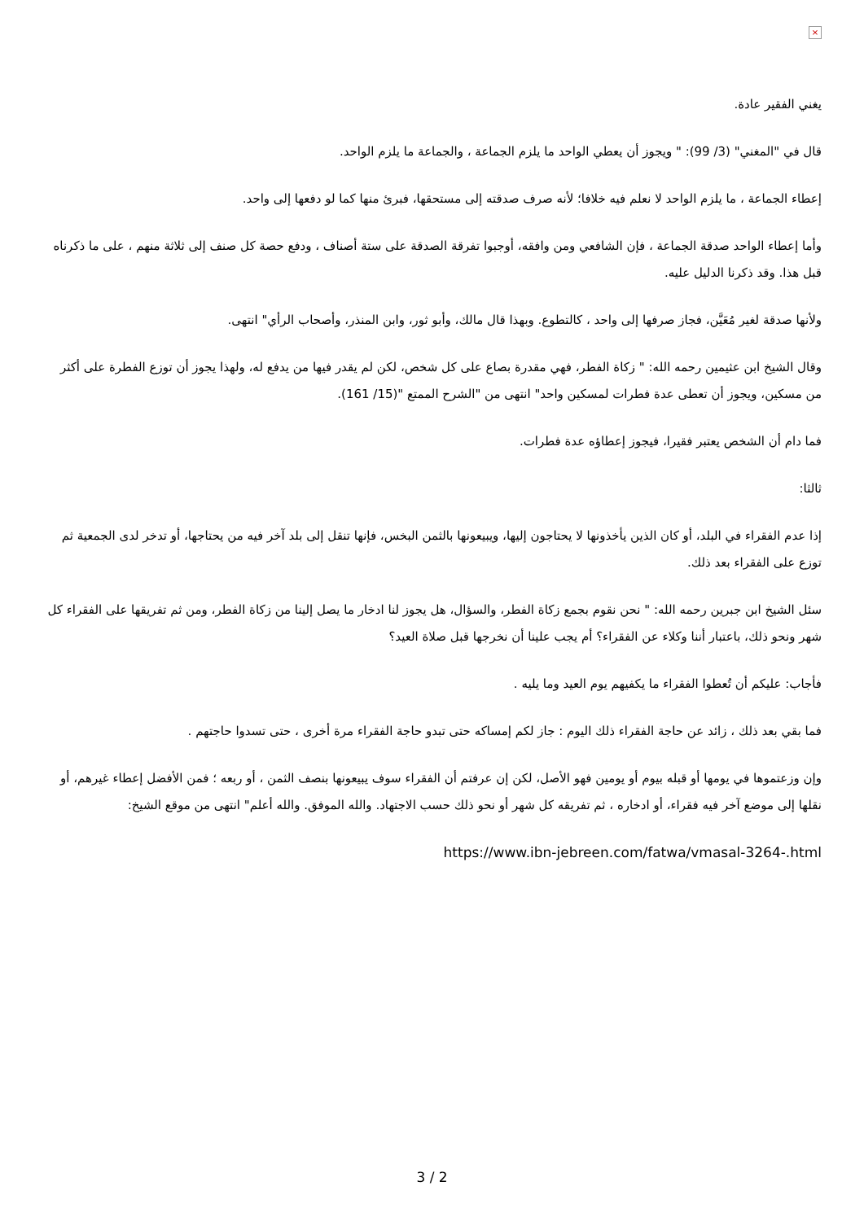×
يغني الفقير عادة.
قال في "المغني" (3/ 99): " ويجوز أن يعطي الواحد ما يلزم الجماعة ، والجماعة ما يلزم الواحد.
إعطاء الجماعة ، ما يلزم الواحد لا نعلم فيه خلافا؛ لأنه صرف صدقته إلى مستحقها، فبرئ منها كما لو دفعها إلى واحد.
وأما إعطاء الواحد صدقة الجماعة ، فإن الشافعي ومن وافقه، أوجبوا تفرقة الصدقة على ستة أصناف ، ودفع حصة كل صنف إلى ثلاثة منهم ، على ما ذكرناه قبل هذا. وقد ذكرنا الدليل عليه.
ولأنها صدقة لغير مُعَيَّن، فجاز صرفها إلى واحد ، كالتطوع. وبهذا قال مالك، وأبو ثور، وابن المنذر، وأصحاب الرأي" انتهى.
وقال الشيخ ابن عثيمين رحمه الله: " زكاة الفطر، فهي مقدرة بصاع على كل شخص، لكن لم يقدر فيها من يدفع له، ولهذا يجوز أن توزع الفطرة على أكثر من مسكين، ويجوز أن تعطى عدة فطرات لمسكين واحد" انتهى من "الشرح الممتع "(15/ 161).
فما دام أن الشخص يعتبر فقيرا، فيجوز إعطاؤه عدة فطرات.
ثالثا:
إذا عدم الفقراء في البلد، أو كان الذين يأخذونها لا يحتاجون إليها، ويبيعونها بالثمن البخس، فإنها تنقل إلى بلد آخر فيه من يحتاجها، أو تدخر لدى الجمعية ثم توزع على الفقراء بعد ذلك.
سئل الشيخ ابن جبرين رحمه الله: " نحن نقوم بجمع زكاة الفطر، والسؤال، هل يجوز لنا ادخار ما يصل إلينا من زكاة الفطر، ومن ثم تفريقها على الفقراء كل شهر ونحو ذلك، باعتبار أننا وكلاء عن الفقراء؟ أم يجب علينا أن نخرجها قبل صلاة العيد؟
فأجاب: عليكم أن تُعطوا الفقراء ما يكفيهم يوم العيد وما يليه .
فما بقي بعد ذلك ، زائد عن حاجة الفقراء ذلك اليوم : جاز لكم إمساكه حتى تبدو حاجة الفقراء مرة أخرى ، حتى تسدوا حاجتهم .
وإن وزعتموها في يومها أو قبله بيوم أو يومين فهو الأصل، لكن إن عرفتم أن الفقراء سوف يبيعونها بنصف الثمن ، أو ربعه ؛ فمن الأفضل إعطاء غيرهم، أو نقلها إلى موضع آخر فيه فقراء، أو ادخاره ، ثم تفريقه كل شهر أو نحو ذلك حسب الاجتهاد. والله الموفق. والله أعلم" انتهى من موقع الشيخ:
https://www.ibn-jebreen.com/fatwa/vmasal-3264-.html
3 / 2